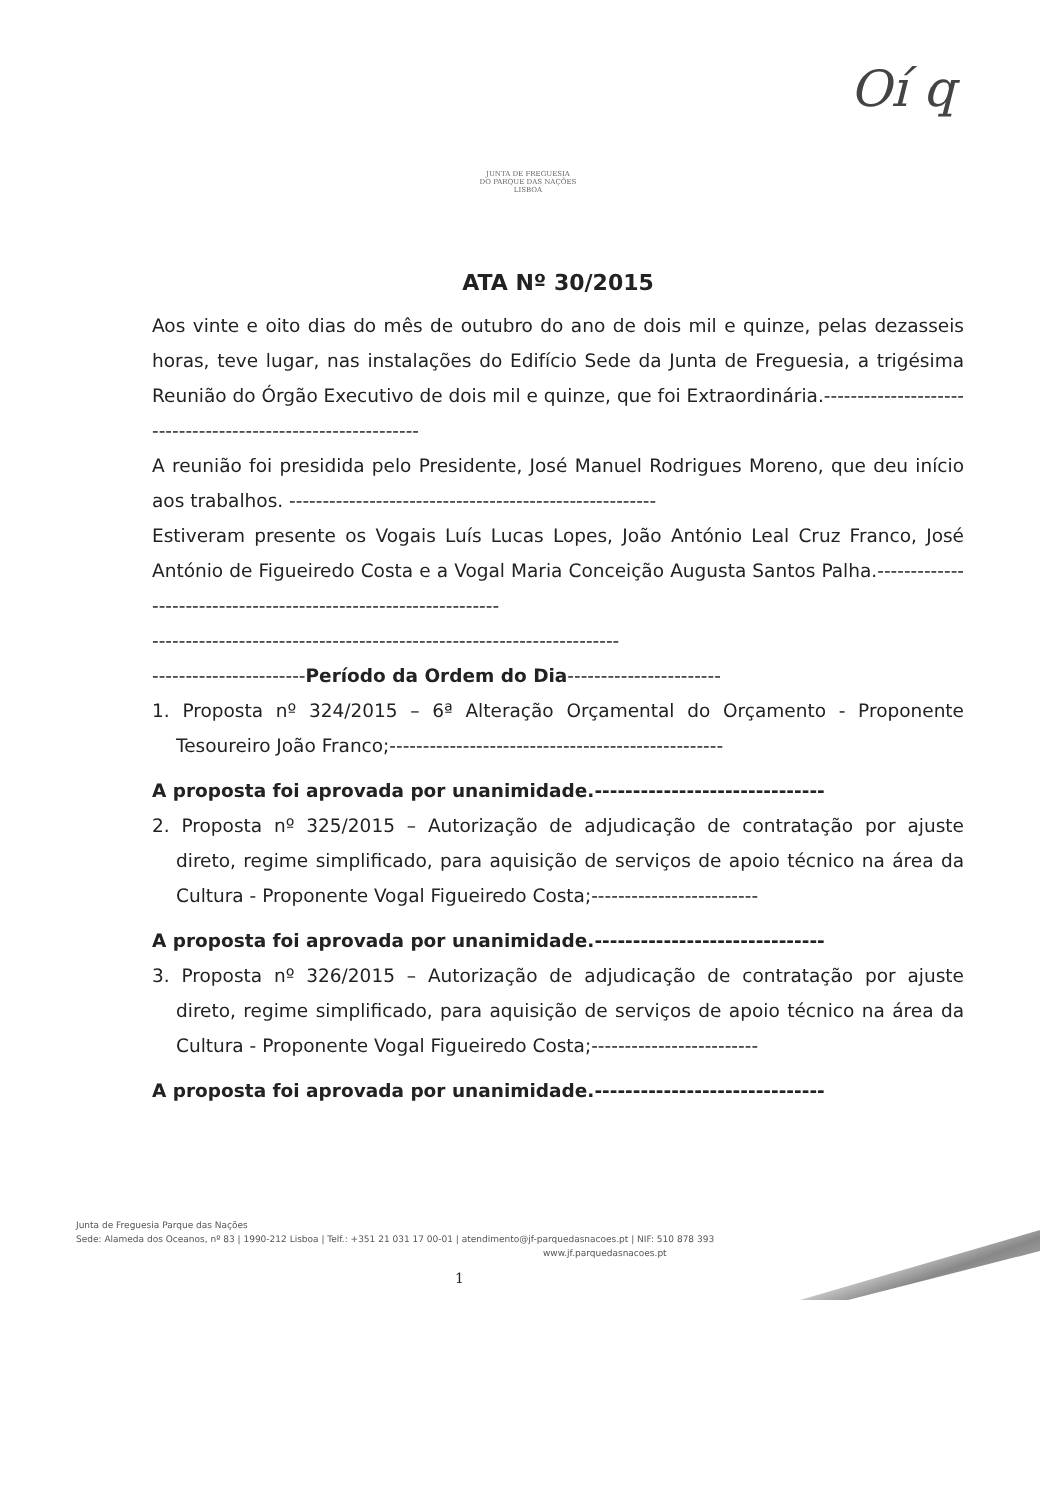JUNTA DE FREGUESIA
DO PARQUE DAS NAÇÕES
LISBOA
Oí q
ATA Nº 30/2015
Aos vinte e oito dias do mês de outubro do ano de dois mil e quinze, pelas dezasseis horas, teve lugar, nas instalações do Edifício Sede da Junta de Freguesia, a trigésima Reunião do Órgão Executivo de dois mil e quinze, que foi Extraordinária.-------------------------------------------------------------
A reunião foi presidida pelo Presidente, José Manuel Rodrigues Moreno, que deu início aos trabalhos. -------------------------------------------------------
Estiveram presente os Vogais Luís Lucas Lopes, João António Leal Cruz Franco, José António de Figueiredo Costa e a Vogal Maria Conceição Augusta Santos Palha.-----------------------------------------------------------------
----------------------------------------------------------------------
-----------------------Período da Ordem do Dia-----------------------
1. Proposta nº 324/2015 – 6ª Alteração Orçamental do Orçamento - Proponente Tesoureiro João Franco;--------------------------------------------------
A proposta foi aprovada por unanimidade.------------------------------
2. Proposta nº 325/2015 – Autorização de adjudicação de contratação por ajuste direto, regime simplificado, para aquisição de serviços de apoio técnico na área da Cultura - Proponente Vogal Figueiredo Costa;-------------------------
A proposta foi aprovada por unanimidade.------------------------------
3. Proposta nº 326/2015 – Autorização de adjudicação de contratação por ajuste direto, regime simplificado, para aquisição de serviços de apoio técnico na área da Cultura - Proponente Vogal Figueiredo Costa;-------------------------
A proposta foi aprovada por unanimidade.------------------------------
Junta de Freguesia Parque das Nações
Sede: Alameda dos Oceanos, nº 83 | 1990-212 Lisboa | Telf.: +351 21 031 17 00-01 | atendimento@jf-parquedasnacoes.pt | NIF: 510 878 393
www.jf.parquedasnacoes.pt
1